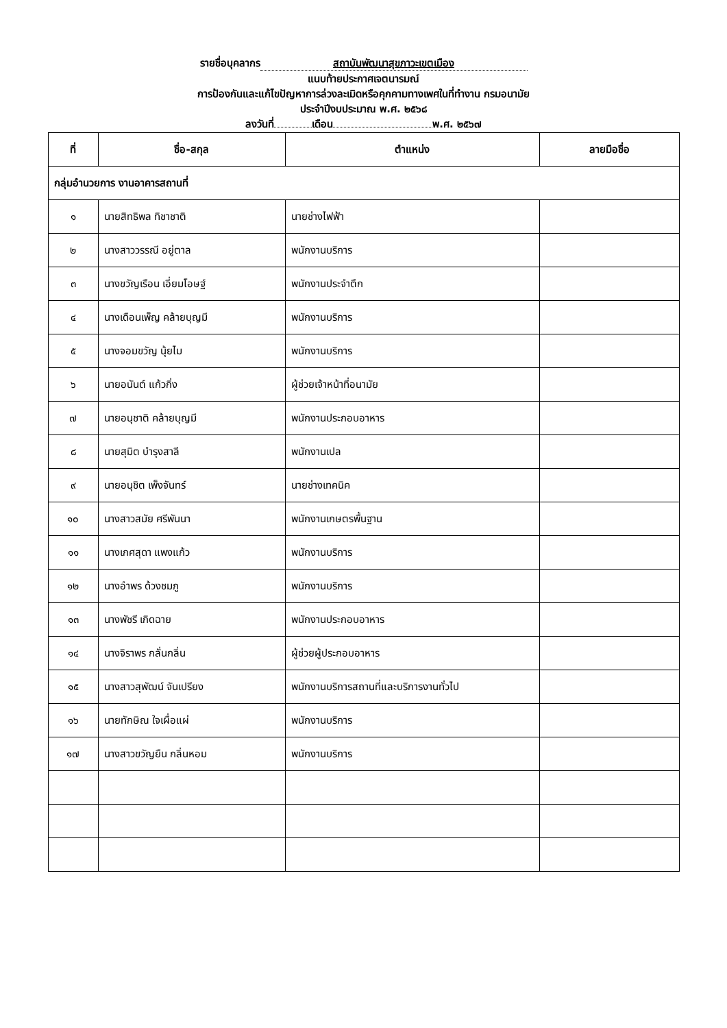รายชื่อบุคลากร สถาบันพัฒนาสุขภาวะเขตเมือง
แนบท้ายประกาศเจตนารมณ์
การป้องกันและแก้ไขปัญหาการล่วงละเมิดหรือคุกคามทางเพศในที่ทำงาน กรมอนามัย
ประจำปีงบประมาณ พ.ศ. ๒๕๖๘
ลงวันที่ เดือน พ.ศ. ๒๕๖๗
| ที่ | ชื่อ-สกุล | ตำแหน่ง | ลายมือชื่อ |
| --- | --- | --- | --- |
| กลุ่มอำนวยการ งานอาคารสถานที่ | | | |
| ๑ | นายสิทธิพล ทิชาชาติ | นายช่างไฟฟ้า | |
| ๒ | นางสาววรรณี อยู่ตาล | พนักงานบริการ | |
| ๓ | นางขวัญเรือน เอี่ยมโอษฐ์ | พนักงานประจำตึก | |
| ๔ | นางเดือนเพ็ญ คล้ายบุญมี | พนักงานบริการ | |
| ๕ | นางจอมขวัญ นุ้ยไม | พนักงานบริการ | |
| ๖ | นายอนันต์ แก้วกิ่ง | ผู้ช่วยเจ้าหน้าที่อนามัย | |
| ๗ | นายอนุชาติ คล้ายบุญมี | พนักงานประกอบอาหาร | |
| ๘ | นายสุมิต บำรุงสาลี | พนักงานเปล | |
| ๙ | นายอนุชิต เพ็งจันทร์ | นายช่างเทคนิค | |
| ๑๐ | นางสาวสมัย ศรีพันนา | พนักงานเกษตรพื้นฐาน | |
| ๑๑ | นางเกศสุดา แพงแก้ว | พนักงานบริการ | |
| ๑๒ | นางอำพร ด้วงชมภู | พนักงานบริการ | |
| ๑๓ | นางพัชรี เกิดฉาย | พนักงานประกอบอาหาร | |
| ๑๔ | นางจิราพร กลั่นกลิ่น | ผู้ช่วยผู้ประกอบอาหาร | |
| ๑๕ | นางสาวสุพัฒน์ จันเปรียง | พนักงานบริการสถานที่และบริการงานทั่วไป | |
| ๑๖ | นายทักษิณ ใจเผื่อแผ่ | พนักงานบริการ | |
| ๑๗ | นางสาวขวัญยืน กลิ่นหอม | พนักงานบริการ | |